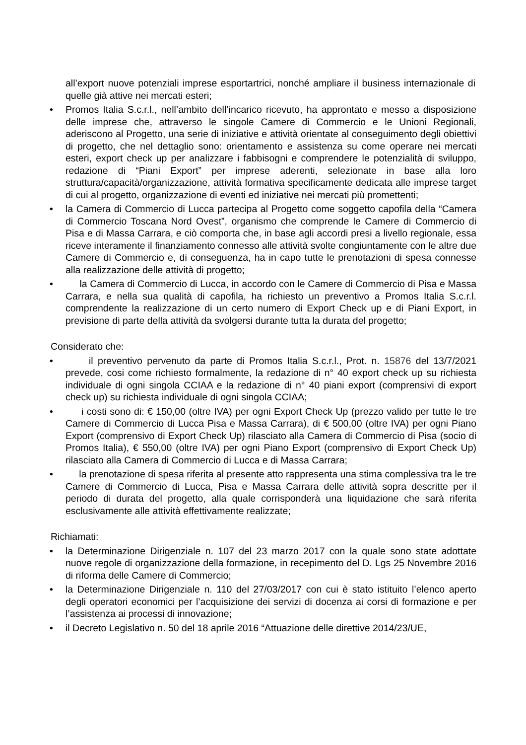all’export nuove potenziali imprese esportartrici, nonché ampliare il business internazionale di quelle già attive nei mercati esteri;
• Promos Italia S.c.r.l., nell’ambito dell’incarico ricevuto, ha approntato e messo a disposizione delle imprese che, attraverso le singole Camere di Commercio e le Unioni Regionali, aderiscono al Progetto, una serie di iniziative e attività orientate al conseguimento degli obiettivi di progetto, che nel dettaglio sono: orientamento e assistenza su come operare nei mercati esteri, export check up per analizzare i fabbisogni e comprendere le potenzialità di sviluppo, redazione di “Piani Export” per imprese aderenti, selezionate in base alla loro struttura/capacità/organizzazione, attività formativa specificamente dedicata alle imprese target di cui al progetto, organizzazione di eventi ed iniziative nei mercati più promettenti;
• la Camera di Commercio di Lucca partecipa al Progetto come soggetto capofila della “Camera di Commercio Toscana Nord Ovest”, organismo che comprende le Camere di Commercio di Pisa e di Massa Carrara, e ciò comporta che, in base agli accordi presi a livello regionale, essa riceve interamente il finanziamento connesso alle attività svolte congiuntamente con le altre due Camere di Commercio e, di conseguenza, ha in capo tutte le prenotazioni di spesa connesse alla realizzazione delle attività di progetto;
• la Camera di Commercio di Lucca, in accordo con le Camere di Commercio di Pisa e Massa Carrara, e nella sua qualità di capofila, ha richiesto un preventivo a Promos Italia S.c.r.l. comprendente la realizzazione di un certo numero di Export Check up e di Piani Export, in previsione di parte della attività da svolgersi durante tutta la durata del progetto;
Considerato che:
• il preventivo pervenuto da parte di Promos Italia S.c.r.l., Prot. n. 15876 del 13/7/2021 prevede, cosi come richiesto formalmente, la redazione di n° 40 export check up su richiesta individuale di ogni singola CCIAA e la redazione di n° 40 piani export (comprensivi di export check up) su richiesta individuale di ogni singola CCIAA;
• i costi sono di: € 150,00 (oltre IVA) per ogni Export Check Up (prezzo valido per tutte le tre Camere di Commercio di Lucca Pisa e Massa Carrara), di € 500,00 (oltre IVA) per ogni Piano Export (comprensivo di Export Check Up) rilasciato alla Camera di Commercio di Pisa (socio di Promos Italia), € 550,00 (oltre IVA) per ogni Piano Export (comprensivo di Export Check Up) rilasciato alla Camera di Commercio di Lucca e di Massa Carrara;
• la prenotazione di spesa riferita al presente atto rappresenta una stima complessiva tra le tre Camere di Commercio di Lucca, Pisa e Massa Carrara delle attività sopra descritte per il periodo di durata del progetto, alla quale corrisponderà una liquidazione che sarà riferita esclusivamente alle attività effettivamente realizzate;
Richiamati:
• la Determinazione Dirigenziale n. 107 del 23 marzo 2017 con la quale sono state adottate nuove regole di organizzazione della formazione, in recepimento del D. Lgs 25 Novembre 2016 di riforma delle Camere di Commercio;
• la Determinazione Dirigenziale n. 110 del 27/03/2017 con cui è stato istituito l’elenco aperto degli operatori economici per l’acquisizione dei servizi di docenza ai corsi di formazione e per l’assistenza ai processi di innovazione;
• il Decreto Legislativo n. 50 del 18 aprile 2016 “Attuazione delle direttive 2014/23/UE,